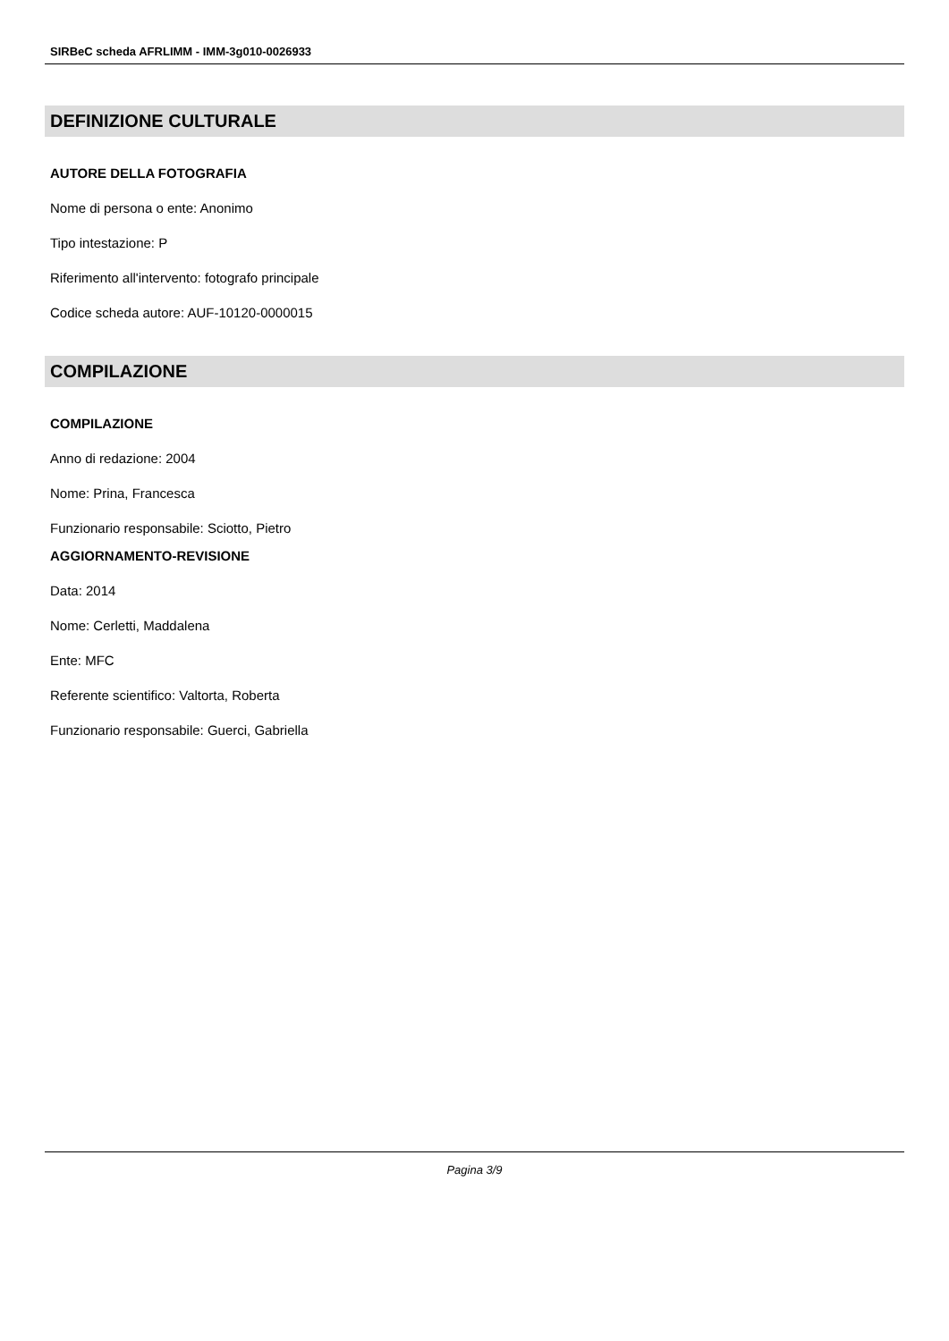SIRBeC scheda AFRLIMM - IMM-3g010-0026933
DEFINIZIONE CULTURALE
AUTORE DELLA FOTOGRAFIA
Nome di persona o ente: Anonimo
Tipo intestazione: P
Riferimento all'intervento: fotografo principale
Codice scheda autore: AUF-10120-0000015
COMPILAZIONE
COMPILAZIONE
Anno di redazione: 2004
Nome: Prina, Francesca
Funzionario responsabile: Sciotto, Pietro
AGGIORNAMENTO-REVISIONE
Data: 2014
Nome: Cerletti, Maddalena
Ente: MFC
Referente scientifico: Valtorta, Roberta
Funzionario responsabile: Guerci, Gabriella
Pagina 3/9